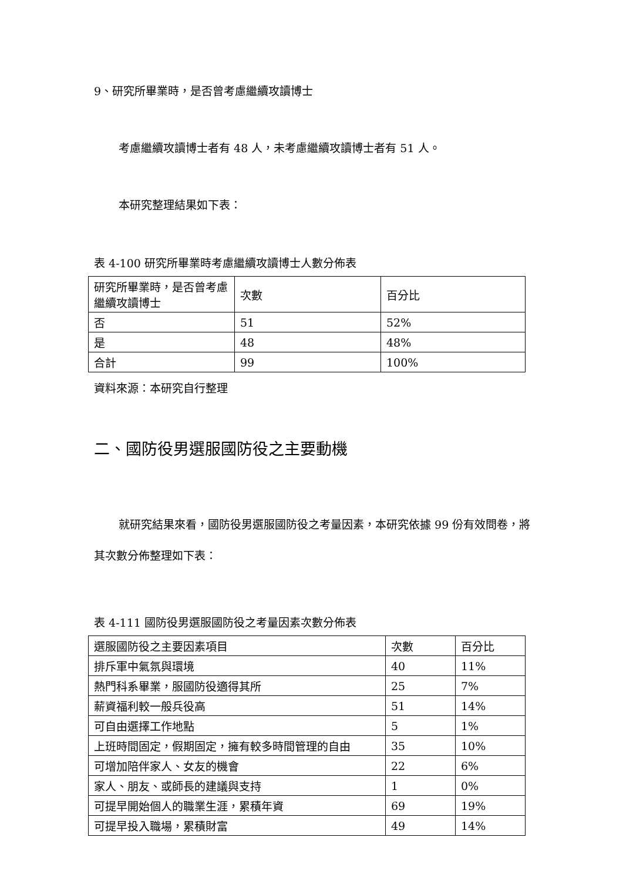9、研究所畢業時，是否曾考慮繼續攻讀博士
考慮繼續攻讀博士者有 48 人，未考慮繼續攻讀博士者有 51 人。
本研究整理結果如下表：
表 4-100 研究所畢業時考慮繼續攻讀博士人數分佈表
| 研究所畢業時，是否曾考慮繼續攻讀博士 | 次數 | 百分比 |
| --- | --- | --- |
| 否 | 51 | 52% |
| 是 | 48 | 48% |
| 合計 | 99 | 100% |
資料來源：本研究自行整理
二、國防役男選服國防役之主要動機
就研究結果來看，國防役男選服國防役之考量因素，本研究依據 99 份有效問卷，將其次數分佈整理如下表：
表 4-111 國防役男選服國防役之考量因素次數分佈表
| 選服國防役之主要因素項目 | 次數 | 百分比 |
| --- | --- | --- |
| 排斥軍中氣氛與環境 | 40 | 11% |
| 熱門科系畢業，服國防役適得其所 | 25 | 7% |
| 薪資福利較一般兵役高 | 51 | 14% |
| 可自由選擇工作地點 | 5 | 1% |
| 上班時間固定，假期固定，擁有較多時間管理的自由 | 35 | 10% |
| 可增加陪伴家人、女友的機會 | 22 | 6% |
| 家人、朋友、或師長的建議與支持 | 1 | 0% |
| 可提早開始個人的職業生涯，累積年資 | 69 | 19% |
| 可提早投入職場，累積財富 | 49 | 14% |